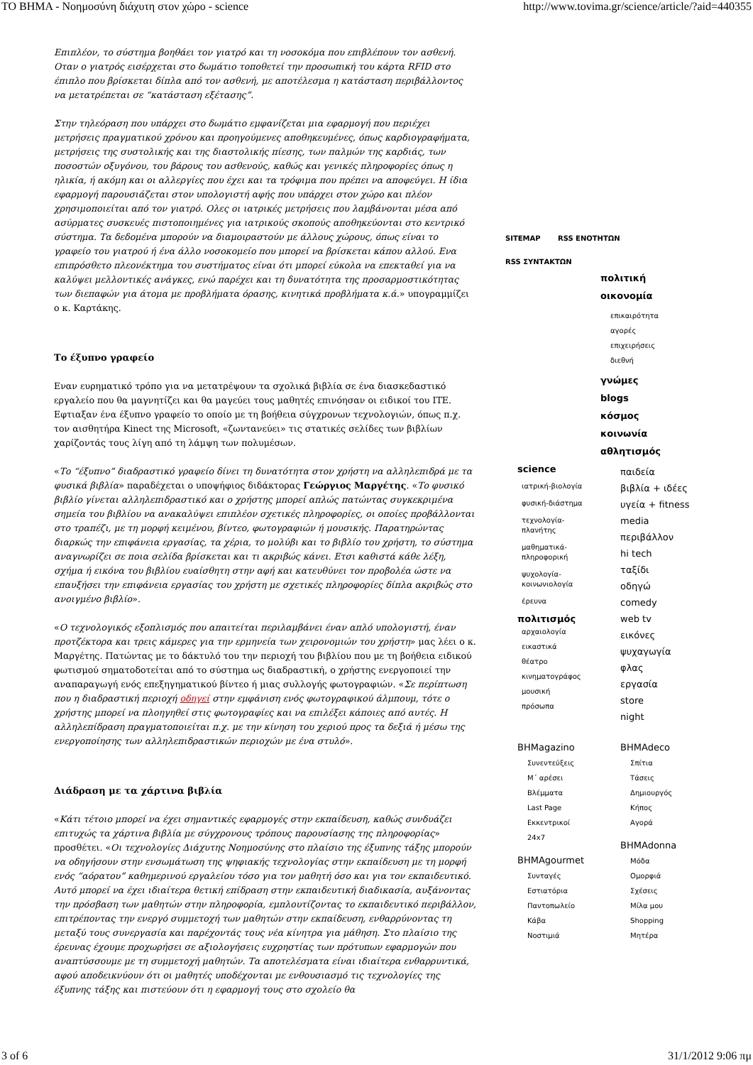ΤΟ ΒΗΜΑ - Νοημοσύνη διάχυτη στον χώρο - science http://www.tovima.gr/science/article/?aid=440355
Επιπλέον, το σύστημα βοηθάει τον γιατρό και τη νοσοκόμα που επιβλέπουν τον ασθενή. Οταν ο γιατρός εισέρχεται στο δωμάτιο τοποθετεί την προσωπική του κάρτα RFID στο έπιπλο που βρίσκεται δίπλα από τον ασθενή, με αποτέλεσμα η κατάσταση περιβάλλοντος να μετατρέπεται σε “κατάσταση εξέτασης”.
Στην τηλεόραση που υπάρχει στο δωμάτιο εμφανίζεται μια εφαρμογή που περιέχει μετρήσεις πραγματικού χρόνου και προηγούμενες αποθηκευμένες, όπως καρδιογραφήματα, μετρήσεις της συστολικής και της διαστολικής πίεσης, των παλμών της καρδιάς, των ποσοστών οξυγόνου, του βάρους του ασθενούς, καθώς και γενικές πληροφορίες όπως η ηλικία, ή ακόμη και οι αλλεργίες που έχει και τα τρόφιμα που πρέπει να αποφεύγει. Η ίδια εφαρμογή παρουσιάζεται στον υπολογιστή αφής που υπάρχει στον χώρο και πλέον χρησιμοποιείται από τον γιατρό. Ολες οι ιατρικές μετρήσεις που λαμβάνονται μέσα από ασύρματες συσκευές πιστοποιημένες για ιατρικούς σκοπούς αποθηκεύονται στο κεντρικό σύστημα. Τα δεδομένα μπορούν να διαμοιραστούν με άλλους χώρους, όπως είναι το γραφείο του γιατρού ή ένα άλλο νοσοκομείο που μπορεί να βρίσκεται κάπου αλλού. Ενα επιπρόσθετο πλεονέκτημα του συστήματος είναι ότι μπορεί εύκολα να επεκταθεί για να καλύψει μελλοντικές ανάγκες, ενώ παρέχει και τη δυνατότητα της προσαρμοστικότητας των διεπαφών για άτομα με προβλήματα όρασης, κινητικά προβλήματα κ.ά.» υπογραμμίζει ο κ. Καρτάκης.
Το έξυπνο γραφείο
Εναν ευρηματικό τρόπο για να μετατρέψουν τα σχολικά βιβλία σε ένα διασκεδαστικό εργαλείο που θα μαγνητίζει και θα μαγεύει τους μαθητές επινόησαν οι ειδικοί του ΙΤΕ. Εφτιαξαν ένα έξυπνο γραφείο το οποίο με τη βοήθεια σύγχρονων τεχνολογιών, όπως π.χ. τον αισθητήρα Kinect της Microsoft, «ζωντανεύει» τις στατικές σελίδες των βιβλίων χαρίζοντάς τους λίγη από τη λάμψη των πολυμέσων.
«Το “έξυπνο” διαδραστικό γραφείο δίνει τη δυνατότητα στον χρήστη να αλληλεπιδρά με τα φυσικά βιβλία» παραδέχεται ο υποψήφιος διδάκτορας Γεώργιος Μαργέτης. «Το φυσικό βιβλίο γίνεται αλληλεπιδραστικό και ο χρήστης μπορεί απλώς πατώντας συγκεκριμένα σημεία του βιβλίου να ανακαλύψει επιπλέον σχετικές πληροφορίες, οι οποίες προβάλλονται στο τραπέζι, με τη μορφή κειμένου, βίντεο, φωτογραφιών ή μουσικής. Παρατηρώντας διαρκώς την επιφάνεια εργασίας, τα χέρια, το μολύβι και το βιβλίο του χρήστη, το σύστημα αναγνωρίζει σε ποια σελίδα βρίσκεται και τι ακριβώς κάνει. Ετσι καθιστά κάθε λέξη, σχήμα ή εικόνα του βιβλίου ευαίσθητη στην αφή και κατευθύνει τον προβολέα ώστε να επαυξήσει την επιφάνεια εργασίας του χρήστη με σχετικές πληροφορίες δίπλα ακριβώς στο ανοιγμένο βιβλίο».
«Ο τεχνολογικός εξοπλισμός που απαιτείται περιλαμβάνει έναν απλό υπολογιστή, έναν προτζέκτορα και τρεις κάμερες για την ερμηνεία των χειρονομιών του χρήστη» μας λέει ο κ. Μαργέτης. Πατώντας με το δάκτυλό του την περιοχή του βιβλίου που με τη βοήθεια ειδικού φωτισμού σηματοδοτείται από το σύστημα ως διαδραστική, ο χρήστης ενεργοποιεί την αναπαραγωγή ενός επεξηγηματικού βίντεο ή μιας συλλογής φωτογραφιών. «Σε περίπτωση που η διαδραστική περιοχή οδηγεί στην εμφάνιση ενός φωτογραφικού άλμπουμ, τότε ο χρήστης μπορεί να πλοηγηθεί στις φωτογραφίες και να επιλέξει κάποιες από αυτές. Η αλληλεπίδραση πραγματοποιείται π.χ. με την κίνηση του χεριού προς τα δεξιά ή μέσω της ενεργοποίησης των αλληλεπιδραστικών περιοχών με ένα στυλό».
Διάδραση με τα χάρτινα βιβλία
«Κάτι τέτοιο μπορεί να έχει σημαντικές εφαρμογές στην εκπαίδευση, καθώς συνδυάζει επιτυχώς τα χάρτινα βιβλία με σύγχρονους τρόπους παρουσίασης της πληροφορίας» προσθέτει. «Οι τεχνολογίες Διάχυτης Νοημοσύνης στο πλαίσιο της έξυπνης τάξης μπορούν να οδηγήσουν στην ενσωμάτωση της ψηφιακής τεχνολογίας στην εκπαίδευση με τη μορφή ενός “αόρατου” καθημερινού εργαλείου τόσο για τον μαθητή όσο και για τον εκπαιδευτικό. Αυτό μπορεί να έχει ιδιαίτερα θετική επίδραση στην εκπαιδευτική διαδικασία, αυξάνοντας την πρόσβαση των μαθητών στην πληροφορία, εμπλουτίζοντας το εκπαιδευτικό περιβάλλον, επιτρέποντας την ενεργό συμμετοχή των μαθητών στην εκπαίδευση, ενθαρρύνοντας τη μεταξύ τους συνεργασία και παρέχοντάς τους νέα κίνητρα για μάθηση. Στο πλαίσιο της έρευνας έχουμε προχωρήσει σε αξιολογήσεις ευχρηστίας των πρότυπων εφαρμογών που αναπτύσσουμε με τη συμμετοχή μαθητών. Τα αποτελέσματα είναι ιδιαίτερα ενθαρρυντικά, αφού αποδεικνύουν ότι οι μαθητές υποδέχονται με ενθουσιασμό τις τεχνολογίες της έξυπνης τάξης και πιστεύουν ότι η εφαρμογή τους στο σχολείο θα
SITEMAP RSS ΕΝΟΤΗΤΩΝ
RSS ΣΥΝΤΑΚΤΩΝ
πολιτική
οικονομία
επικαιρότητα
αγορές
επιχειρήσεις
διεθνή
γνώμες
blogs
κόσμος
κοινωνία
αθλητισμός
science
ιατρική-βιολογία
φυσική-διάστημα
τεχνολογία-
πλανήτης
μαθηματικά-
πληροφορική
ψυχολογία-
κοινωνιολογία
έρευνα
πολιτισμός
αρχαιολογία
εικαστικά
θέατρο
κινηματογράφος
μουσική
πρόσωπα
παιδεία
βιβλία + ιδέες
υγεία + fitness
media
περιβάλλον
hi tech
ταξίδι
οδηγώ
comedy
web tv
εικόνες
ψυχαγωγία
φλας
εργασία
store
night
BHMagazino
Συνεντεύξεις
Μ΄ αρέσει
Βλέμματα
Last Page
Εκκεντρικοί
24x7
BHMAgourmet
Συνταγές
Εστιατόρια
Παντοπωλείο
Κάβα
Νοστιμιά
BHMAdeco
Σπίτια
Τάσεις
Δημιουργός
Κήπος
Αγορά
BHMAdonna
Μόδα
Ομορφιά
Σχέσεις
Μίλα μου
Shopping
Μητέρα
3 of 6 31/1/2012 9:06 πμ